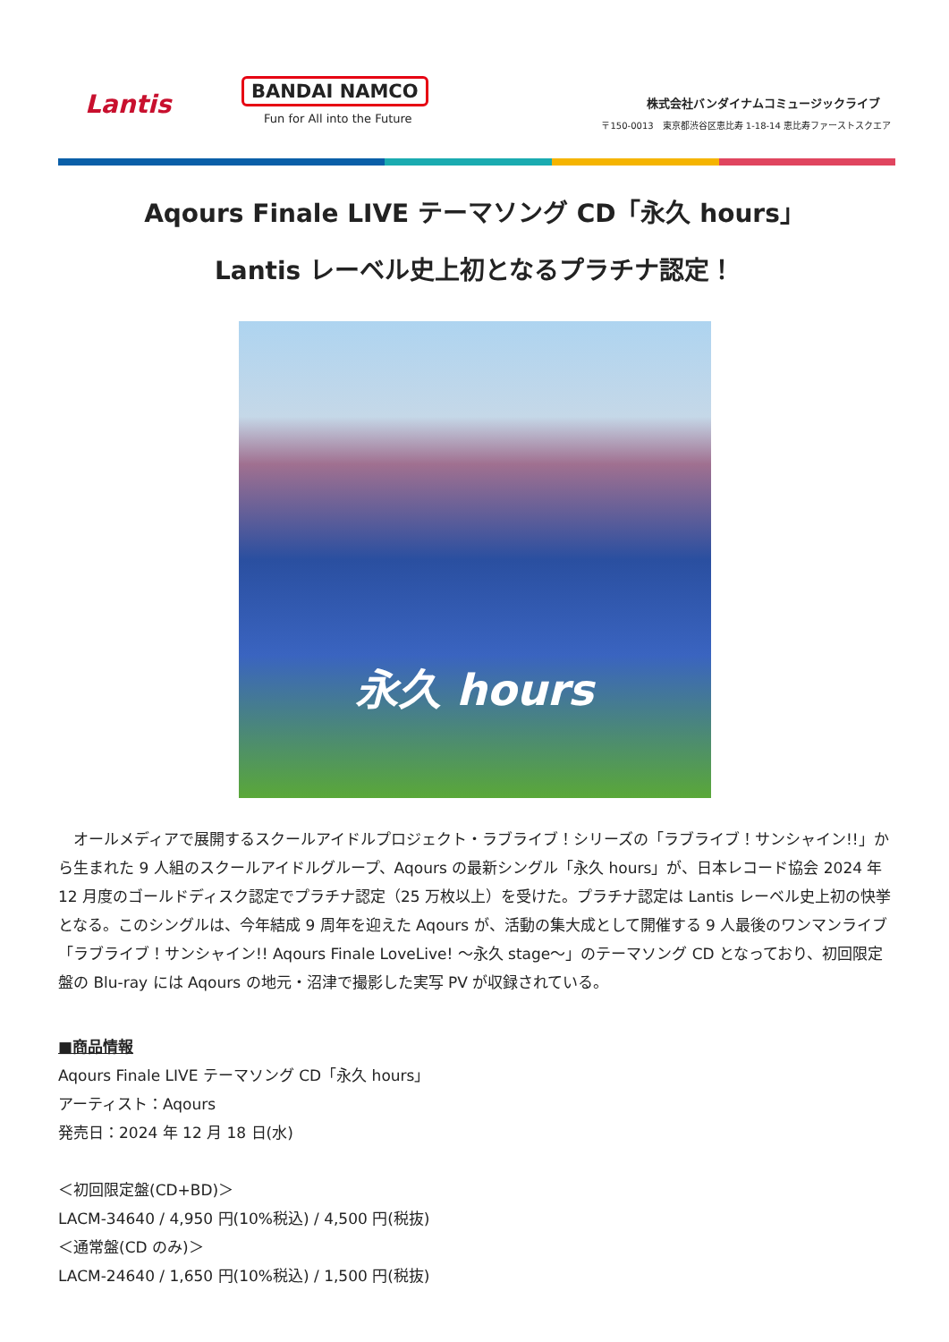Lantis
BANDAI NAMCO
Fun for All into the Future
株式会社バンダイナムコミュージックライブ
〒150-0013　東京都渋谷区恵比寿 1-18-14 恵比寿ファーストスクエア
Aqours Finale LIVE テーマソング CD「永久 hours」
Lantis レーベル史上初となるプラチナ認定！
永久 hours
　オールメディアで展開するスクールアイドルプロジェクト・ラブライブ！シリーズの「ラブライブ！サンシャイン!!」から生まれた 9 人組のスクールアイドルグループ、Aqours の最新シングル「永久 hours」が、日本レコード協会 2024 年 12 月度のゴールドディスク認定でプラチナ認定（25 万枚以上）を受けた。プラチナ認定は Lantis レーベル史上初の快挙となる。このシングルは、今年結成 9 周年を迎えた Aqours が、活動の集大成として開催する 9 人最後のワンマンライブ「ラブライブ！サンシャイン!! Aqours Finale LoveLive! ～永久 stage～」のテーマソング CD となっており、初回限定盤の Blu-ray には Aqours の地元・沼津で撮影した実写 PV が収録されている。
■商品情報
Aqours Finale LIVE テーマソング CD「永久 hours」
アーティスト：Aqours
発売日：2024 年 12 月 18 日(水)
＜初回限定盤(CD+BD)＞
LACM-34640 / 4,950 円(10%税込) / 4,500 円(税抜)
＜通常盤(CD のみ)＞
LACM-24640 / 1,650 円(10%税込) / 1,500 円(税抜)